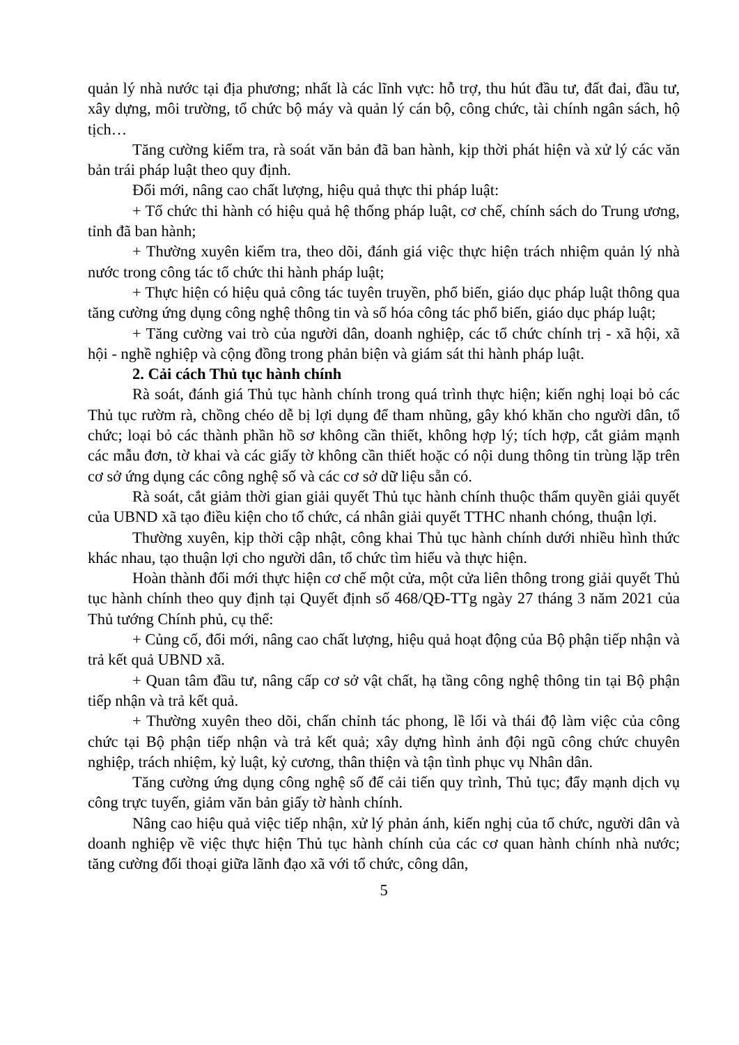quản lý nhà nước tại địa phương; nhất là các lĩnh vực: hỗ trợ, thu hút đầu tư, đất đai, đầu tư, xây dựng, môi trường, tổ chức bộ máy và quản lý cán bộ, công chức, tài chính ngân sách, hộ tịch…
Tăng cường kiểm tra, rà soát văn bản đã ban hành, kịp thời phát hiện và xử lý các văn bản trái pháp luật theo quy định.
Đổi mới, nâng cao chất lượng, hiệu quả thực thi pháp luật:
+ Tổ chức thi hành có hiệu quả hệ thống pháp luật, cơ chế, chính sách do Trung ương, tỉnh đã ban hành;
+ Thường xuyên kiểm tra, theo dõi, đánh giá việc thực hiện trách nhiệm quản lý nhà nước trong công tác tổ chức thi hành pháp luật;
+ Thực hiện có hiệu quả công tác tuyên truyền, phổ biến, giáo dục pháp luật thông qua tăng cường ứng dụng công nghệ thông tin và số hóa công tác phổ biến, giáo dục pháp luật;
+ Tăng cường vai trò của người dân, doanh nghiệp, các tổ chức chính trị - xã hội, xã hội - nghề nghiệp và cộng đồng trong phản biện và giám sát thi hành pháp luật.
2. Cải cách Thủ tục hành chính
Rà soát, đánh giá Thủ tục hành chính trong quá trình thực hiện; kiến nghị loại bỏ các Thủ tục rườm rà, chồng chéo dễ bị lợi dụng để tham nhũng, gây khó khăn cho người dân, tổ chức; loại bỏ các thành phần hồ sơ không cần thiết, không hợp lý; tích hợp, cắt giảm mạnh các mẫu đơn, tờ khai và các giấy tờ không cần thiết hoặc có nội dung thông tin trùng lặp trên cơ sở ứng dụng các công nghệ số và các cơ sở dữ liệu sẵn có.
Rà soát, cắt giảm thời gian giải quyết Thủ tục hành chính thuộc thẩm quyền giải quyết của UBND xã tạo điều kiện cho tổ chức, cá nhân giải quyết TTHC nhanh chóng, thuận lợi.
Thường xuyên, kịp thời cập nhật, công khai Thủ tục hành chính dưới nhiều hình thức khác nhau, tạo thuận lợi cho người dân, tổ chức tìm hiểu và thực hiện.
Hoàn thành đổi mới thực hiện cơ chế một cửa, một cửa liên thông trong giải quyết Thủ tục hành chính theo quy định tại Quyết định số 468/QĐ-TTg ngày 27 tháng 3 năm 2021 của Thủ tướng Chính phủ, cụ thể:
+ Củng cố, đổi mới, nâng cao chất lượng, hiệu quả hoạt động của Bộ phận tiếp nhận và trả kết quả UBND xã.
+ Quan tâm đầu tư, nâng cấp cơ sở vật chất, hạ tầng công nghệ thông tin tại Bộ phận tiếp nhận và trả kết quả.
+ Thường xuyên theo dõi, chấn chỉnh tác phong, lề lối và thái độ làm việc của công chức tại Bộ phận tiếp nhận và trả kết quả; xây dựng hình ảnh đội ngũ công chức chuyên nghiệp, trách nhiệm, kỷ luật, kỷ cương, thân thiện và tận tình phục vụ Nhân dân.
Tăng cường ứng dụng công nghệ số để cải tiến quy trình, Thủ tục; đẩy mạnh dịch vụ công trực tuyến, giảm văn bản giấy tờ hành chính.
Nâng cao hiệu quả việc tiếp nhận, xử lý phản ánh, kiến nghị của tổ chức, người dân và doanh nghiệp về việc thực hiện Thủ tục hành chính của các cơ quan hành chính nhà nước; tăng cường đối thoại giữa lãnh đạo xã với tổ chức, công dân,
5